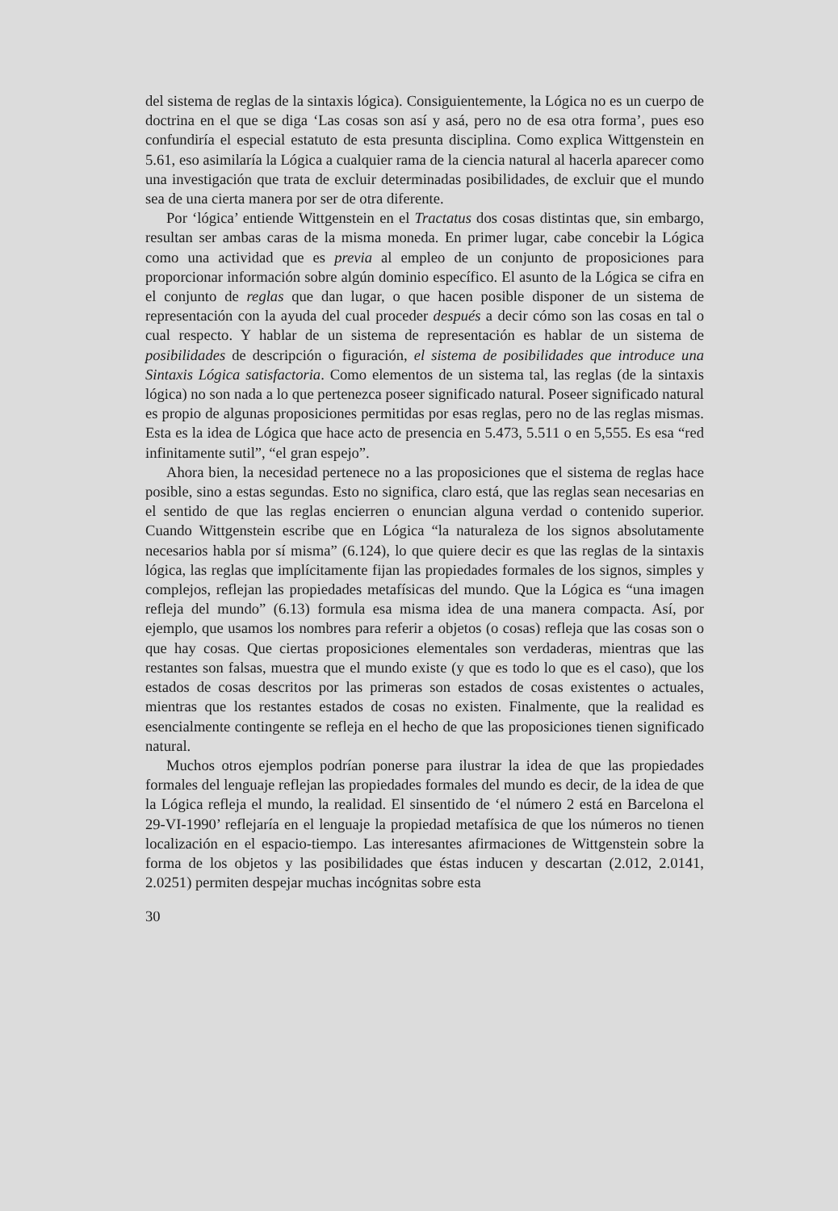del sistema de reglas de la sintaxis lógica). Consiguientemente, la Lógica no es un cuerpo de doctrina en el que se diga ‘Las cosas son así y asá, pero no de esa otra forma’, pues eso confundiría el especial estatuto de esta presunta disciplina. Como explica Wittgenstein en 5.61, eso asimilaría la Lógica a cualquier rama de la ciencia natural al hacerla aparecer como una investigación que trata de excluir determinadas posibilidades, de excluir que el mundo sea de una cierta manera por ser de otra diferente.
Por ‘lógica’ entiende Wittgenstein en el Tractatus dos cosas distintas que, sin embargo, resultan ser ambas caras de la misma moneda. En primer lugar, cabe concebir la Lógica como una actividad que es previa al empleo de un conjunto de proposiciones para proporcionar información sobre algún dominio específico. El asunto de la Lógica se cifra en el conjunto de reglas que dan lugar, o que hacen posible disponer de un sistema de representación con la ayuda del cual proceder después a decir cómo son las cosas en tal o cual respecto. Y hablar de un sistema de representación es hablar de un sistema de posibilidades de descripción o figuración, el sistema de posibilidades que introduce una Sintaxis Lógica satisfactoria. Como elementos de un sistema tal, las reglas (de la sintaxis lógica) no son nada a lo que pertenezca poseer significado natural. Poseer significado natural es propio de algunas proposiciones permitidas por esas reglas, pero no de las reglas mismas. Esta es la idea de Lógica que hace acto de presencia en 5.473, 5.511 o en 5,555. Es esa “red infinitamente sutil”, “el gran espejo”.
Ahora bien, la necesidad pertenece no a las proposiciones que el sistema de reglas hace posible, sino a estas segundas. Esto no significa, claro está, que las reglas sean necesarias en el sentido de que las reglas encierren o enuncian alguna verdad o contenido superior. Cuando Wittgenstein escribe que en Lógica “la naturaleza de los signos absolutamente necesarios habla por sí misma” (6.124), lo que quiere decir es que las reglas de la sintaxis lógica, las reglas que implícitamente fijan las propiedades formales de los signos, simples y complejos, reflejan las propiedades metafísicas del mundo. Que la Lógica es “una imagen refleja del mundo” (6.13) formula esa misma idea de una manera compacta. Así, por ejemplo, que usamos los nombres para referir a objetos (o cosas) refleja que las cosas son o que hay cosas. Que ciertas proposiciones elementales son verdaderas, mientras que las restantes son falsas, muestra que el mundo existe (y que es todo lo que es el caso), que los estados de cosas descritos por las primeras son estados de cosas existentes o actuales, mientras que los restantes estados de cosas no existen. Finalmente, que la realidad es esencialmente contingente se refleja en el hecho de que las proposiciones tienen significado natural.
Muchos otros ejemplos podrían ponerse para ilustrar la idea de que las propiedades formales del lenguaje reflejan las propiedades formales del mundo es decir, de la idea de que la Lógica refleja el mundo, la realidad. El sinsentido de ‘el número 2 está en Barcelona el 29-VI-1990’ reflejaría en el lenguaje la propiedad metafísica de que los números no tienen localización en el espacio-tiempo. Las interesantes afirmaciones de Wittgenstein sobre la forma de los objetos y las posibilidades que éstas inducen y descartan (2.012, 2.0141, 2.0251) permiten despejar muchas incógnitas sobre esta
30